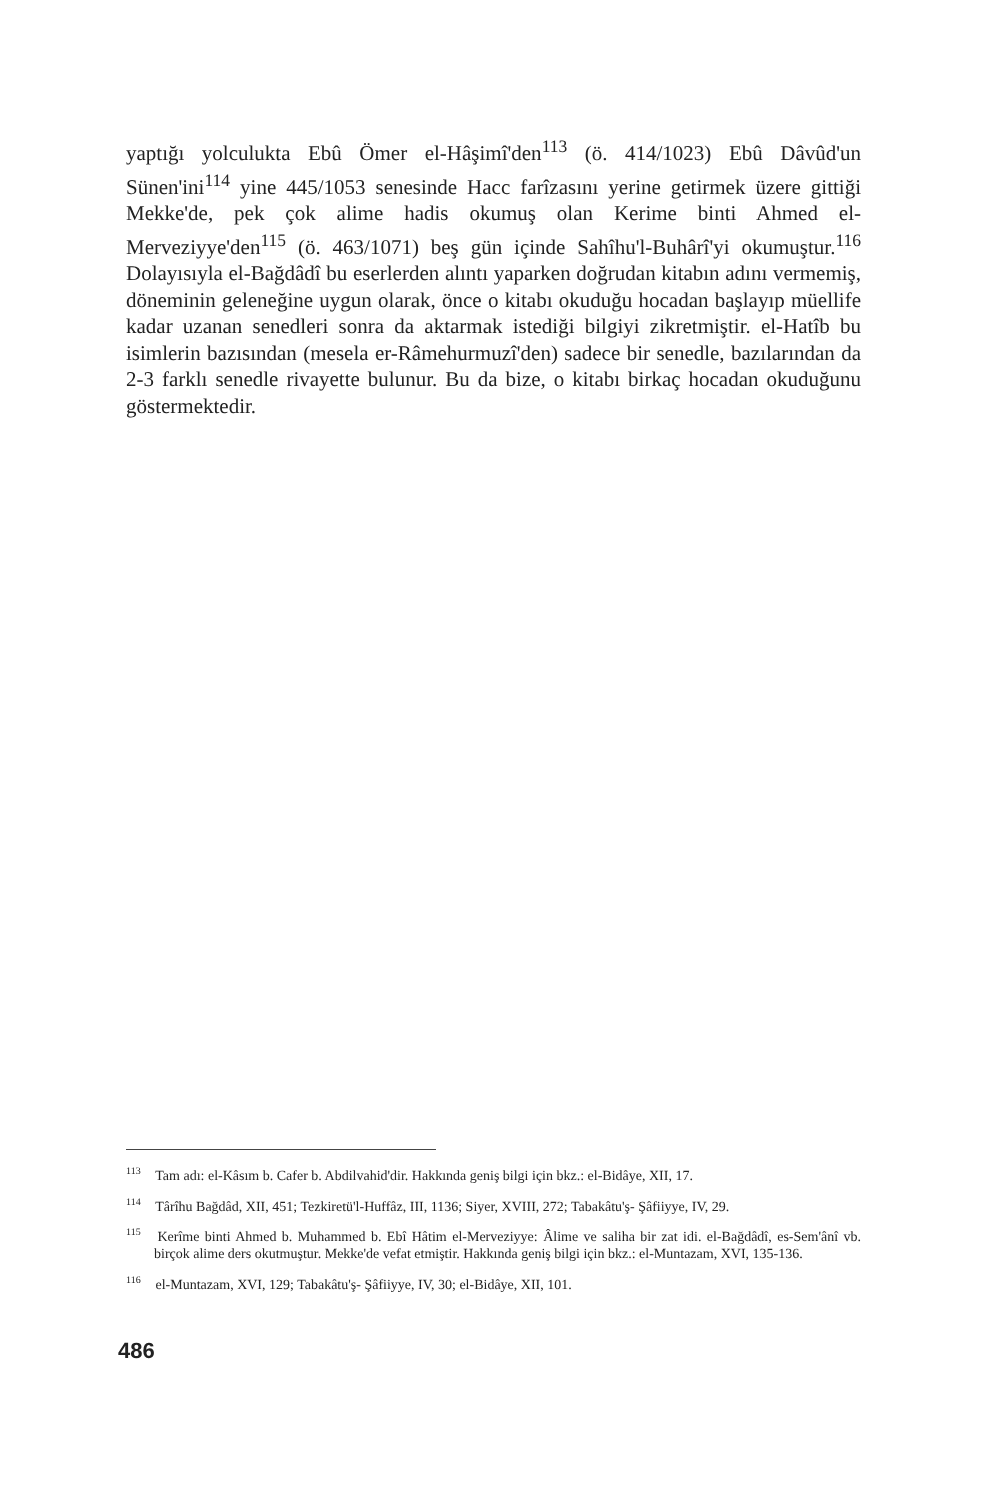yaptığı yolculukta Ebû Ömer el-Hâşimî'den<sup>113</sup> (ö. 414/1023) Ebû Dâvûd'un Sünen'ini<sup>114</sup> yine 445/1053 senesinde Hacc farîzasını yerine getirmek üzere gittiği Mekke'de, pek çok alime hadis okumuş olan Kerime binti Ahmed el-Merveziyye'den<sup>115</sup> (ö. 463/1071) beş gün içinde Sahîhu'l-Buhârî'yi okumuştur.<sup>116</sup> Dolayısıyla el-Bağdâdî bu eserlerden alıntı yaparken doğrudan kitabın adını vermemiş, döneminin geleneğine uygun olarak, önce o kitabı okuduğu hocadan başlayıp müellife kadar uzanan senedleri sonra da aktarmak istediği bilgiyi zikretmiştir. el-Hatîb bu isimlerin bazısından (mesela er-Râmehurmuzî'den) sadece bir senedle, bazılarından da 2-3 farklı senedle rivayette bulunur. Bu da bize, o kitabı birkaç hocadan okuduğunu göstermektedir.
<sup>113</sup> Tam adı: el-Kâsım b. Cafer b. Abdilvahid'dir. Hakkında geniş bilgi için bkz.: el-Bidâye, XII, 17.
<sup>114</sup> Târîhu Bağdâd, XII, 451; Tezkiretü'l-Huffâz, III, 1136; Siyer, XVIII, 272; Tabakâtu'ş- Şâfiiyye, IV, 29.
<sup>115</sup> Kerîme binti Ahmed b. Muhammed b. Ebî Hâtim el-Merveziyye: Âlime ve saliha bir zat idi. el-Bağdâdî, es-Sem'ânî vb. birçok alime ders okutmuştur. Mekke'de vefat etmiştir. Hakkında geniş bilgi için bkz.: el-Muntazam, XVI, 135-136.
<sup>116</sup> el-Muntazam, XVI, 129; Tabakâtu'ş- Şâfiiyye, IV, 30; el-Bidâye, XII, 101.
486